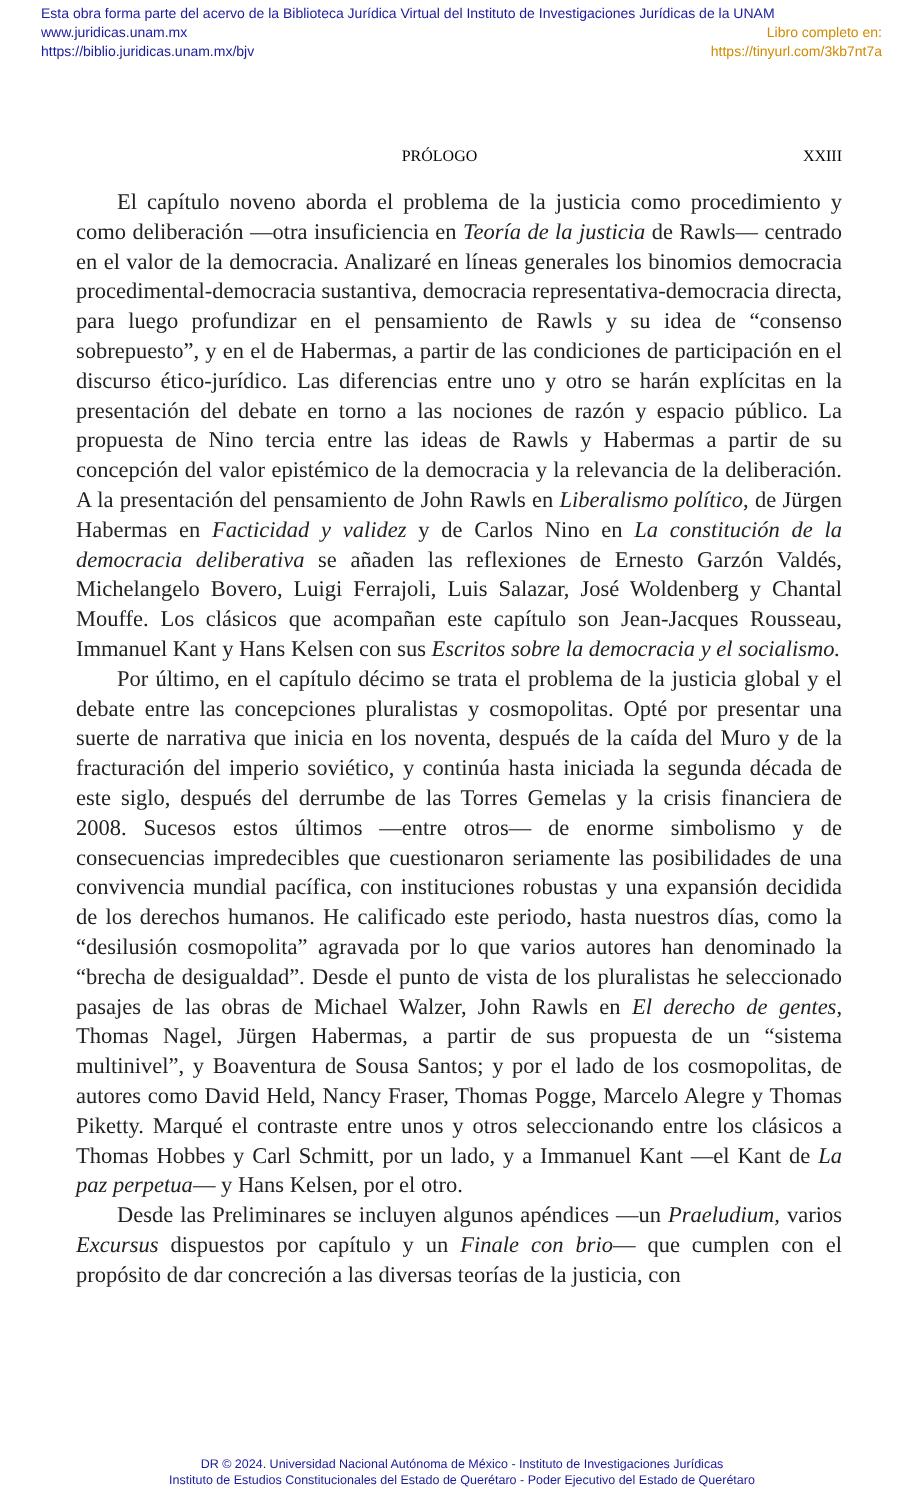Esta obra forma parte del acervo de la Biblioteca Jurídica Virtual del Instituto de Investigaciones Jurídicas de la UNAM
www.juridicas.unam.mx Libro completo en:
https://biblio.juridicas.unam.mx/bjv https://tinyurl.com/3kb7nt7a
PRÓLOGO XXIII
El capítulo noveno aborda el problema de la justicia como procedimiento y como deliberación —otra insuficiencia en Teoría de la justicia de Rawls— centrado en el valor de la democracia. Analizaré en líneas generales los binomios democracia procedimental-democracia sustantiva, democracia representativa-democracia directa, para luego profundizar en el pensamiento de Rawls y su idea de “consenso sobrepuesto”, y en el de Habermas, a partir de las condiciones de participación en el discurso ético-jurídico. Las diferencias entre uno y otro se harán explícitas en la presentación del debate en torno a las nociones de razón y espacio público. La propuesta de Nino tercia entre las ideas de Rawls y Habermas a partir de su concepción del valor epistémico de la democracia y la relevancia de la deliberación. A la presentación del pensamiento de John Rawls en Liberalismo político, de Jürgen Habermas en Facticidad y validez y de Carlos Nino en La constitución de la democracia deliberativa se añaden las reflexiones de Ernesto Garzón Valdés, Michelangelo Bovero, Luigi Ferrajoli, Luis Salazar, José Woldenberg y Chantal Mouffe. Los clásicos que acompañan este capítulo son Jean-Jacques Rousseau, Immanuel Kant y Hans Kelsen con sus Escritos sobre la democracia y el socialismo.
Por último, en el capítulo décimo se trata el problema de la justicia global y el debate entre las concepciones pluralistas y cosmopolitas. Opté por presentar una suerte de narrativa que inicia en los noventa, después de la caída del Muro y de la fracturación del imperio soviético, y continúa hasta iniciada la segunda década de este siglo, después del derrumbe de las Torres Gemelas y la crisis financiera de 2008. Sucesos estos últimos —entre otros— de enorme simbolismo y de consecuencias impredecibles que cuestionaron seriamente las posibilidades de una convivencia mundial pacífica, con instituciones robustas y una expansión decidida de los derechos humanos. He calificado este periodo, hasta nuestros días, como la “desilusión cosmopolita” agravada por lo que varios autores han denominado la “brecha de desigualdad”. Desde el punto de vista de los pluralistas he seleccionado pasajes de las obras de Michael Walzer, John Rawls en El derecho de gentes, Thomas Nagel, Jürgen Habermas, a partir de sus propuesta de un “sistema multinivel”, y Boaventura de Sousa Santos; y por el lado de los cosmopolitas, de autores como David Held, Nancy Fraser, Thomas Pogge, Marcelo Alegre y Thomas Piketty. Marqué el contraste entre unos y otros seleccionando entre los clásicos a Thomas Hobbes y Carl Schmitt, por un lado, y a Immanuel Kant —el Kant de La paz perpetua— y Hans Kelsen, por el otro.
Desde las Preliminares se incluyen algunos apéndices —un Praeludium, varios Excursus dispuestos por capítulo y un Finale con brio— que cumplen con el propósito de dar concreción a las diversas teorías de la justicia, con
DR © 2024. Universidad Nacional Autónoma de México - Instituto de Investigaciones Jurídicas
Instituto de Estudios Constitucionales del Estado de Querétaro - Poder Ejecutivo del Estado de Querétaro